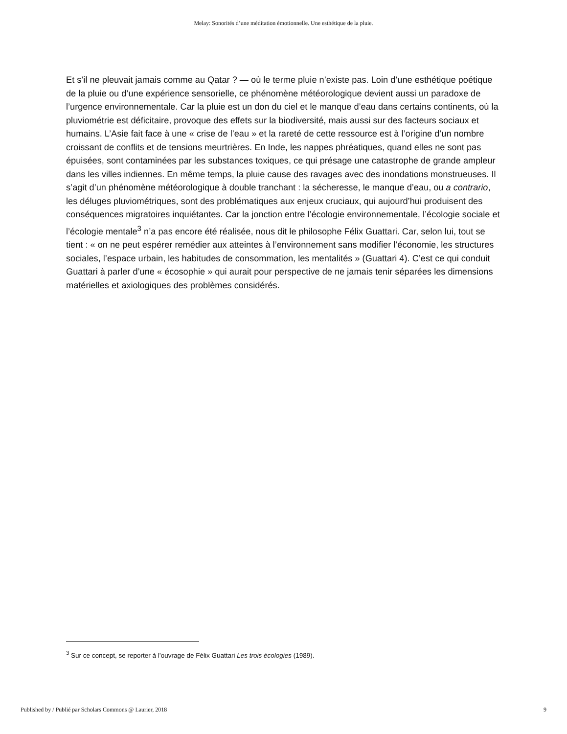Melay: Sonorités d’une méditation émotionnelle. Une esthétique de la pluie.
Et s’il ne pleuvait jamais comme au Qatar ? — où le terme pluie n’existe pas. Loin d’une esthétique poétique de la pluie ou d’une expérience sensorielle, ce phénomène météorologique devient aussi un paradoxe de l’urgence environnementale. Car la pluie est un don du ciel et le manque d’eau dans certains continents, où la pluviométrie est déficitaire, provoque des effets sur la biodiversité, mais aussi sur des facteurs sociaux et humains. L’Asie fait face à une « crise de l’eau » et la rareté de cette ressource est à l’origine d’un nombre croissant de conflits et de tensions meurtrières. En Inde, les nappes phréatiques, quand elles ne sont pas épuisées, sont contaminées par les substances toxiques, ce qui présage une catastrophe de grande ampleur dans les villes indiennes. En même temps, la pluie cause des ravages avec des inondations monstrueuses. Il s’agit d’un phénomène météorologique à double tranchant : la sécheresse, le manque d’eau, ou a contrario, les déluges pluviométriques, sont des problématiques aux enjeux cruciaux, qui aujourd’hui produisent des conséquences migratoires inquiétantes. Car la jonction entre l’écologie environnementale, l’écologie sociale et l’écologie mentale<sup>3</sup> n’a pas encore été réalisée, nous dit le philosophe Félix Guattari. Car, selon lui, tout se tient : « on ne peut espérer remédier aux atteintes à l’environnement sans modifier l’économie, les structures sociales, l’espace urbain, les habitudes de consommation, les mentalités » (Guattari 4). C’est ce qui conduit Guattari à parler d’une « écosophie » qui aurait pour perspective de ne jamais tenir séparées les dimensions matérielles et axiologiques des problèmes considérés.
<sup>3</sup> Sur ce concept, se reporter à l’ouvrage de Félix Guattari Les trois écologies (1989).
Published by / Publié par Scholars Commons @ Laurier, 2018 9